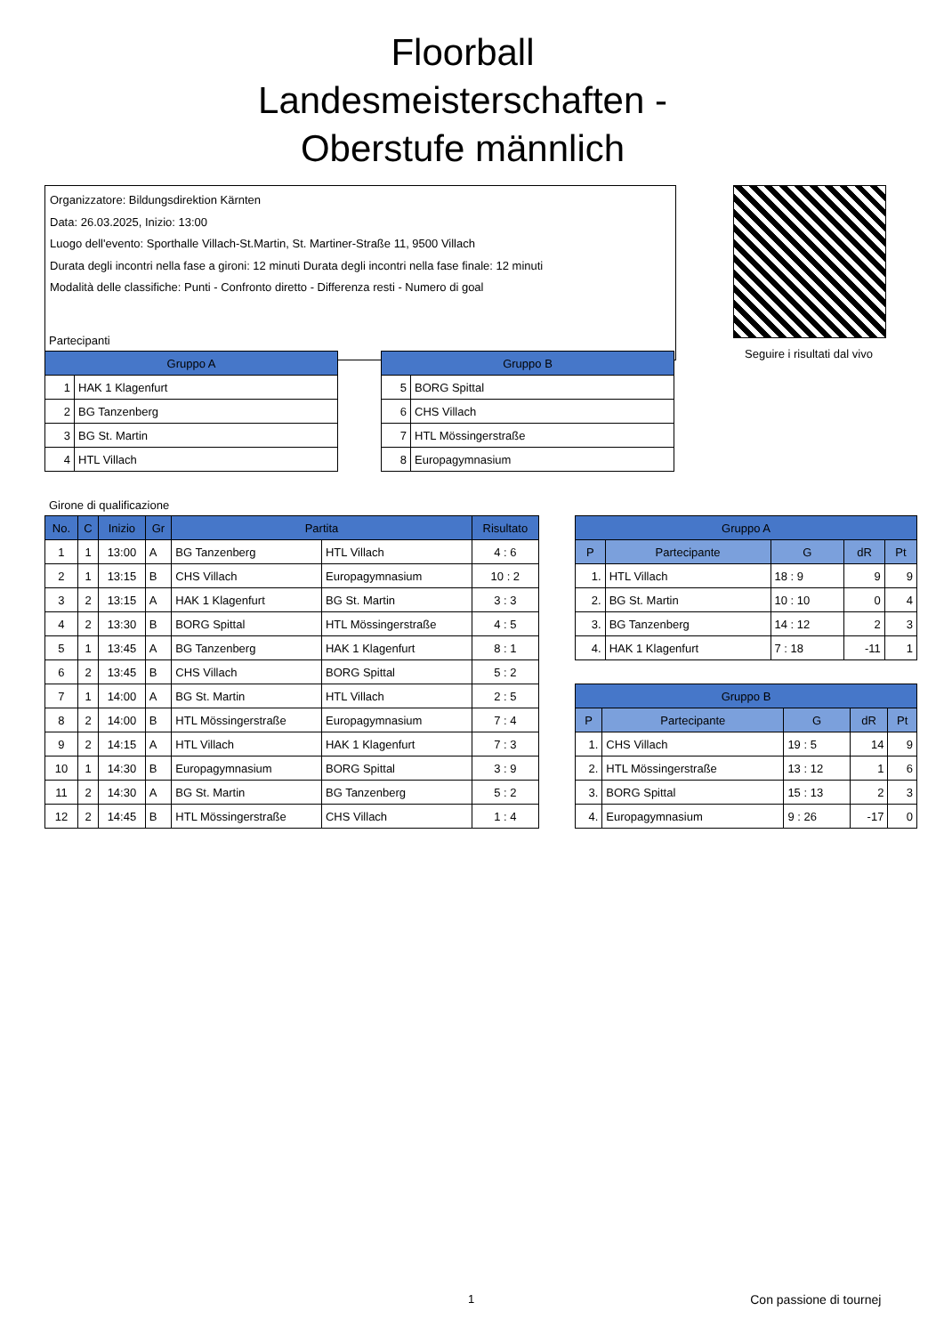Floorball
Landesmeisterschaften -
Oberstufe männlich
Organizzatore: Bildungsdirektion Kärnten
Data: 26.03.2025, Inizio: 13:00
Luogo dell'evento: Sporthalle Villach-St.Martin, St. Martiner-Straße 11, 9500 Villach
Durata degli incontri nella fase a gironi: 12 minuti Durata degli incontri nella fase finale: 12 minuti
Modalità delle classifiche: Punti - Confronto diretto - Differenza resti - Numero di goal
Seguire i risultati dal vivo
Partecipanti
| Gruppo A | |
| --- | --- |
| 1 | HAK 1 Klagenfurt |
| 2 | BG Tanzenberg |
| 3 | BG St. Martin |
| 4 | HTL Villach |
| Gruppo B | |
| --- | --- |
| 5 | BORG Spittal |
| 6 | CHS Villach |
| 7 | HTL Mössingerstraße |
| 8 | Europagymnasium |
Girone di qualificazione
| No. | C | Inizio | Gr | Partita | | Risultato |
| --- | --- | --- | --- | --- | --- | --- |
| 1 | 1 | 13:00 | A | BG Tanzenberg | HTL Villach | 4 : 6 |
| 2 | 1 | 13:15 | B | CHS Villach | Europagymnasium | 10 : 2 |
| 3 | 2 | 13:15 | A | HAK 1 Klagenfurt | BG St. Martin | 3 : 3 |
| 4 | 2 | 13:30 | B | BORG Spittal | HTL Mössingerstraße | 4 : 5 |
| 5 | 1 | 13:45 | A | BG Tanzenberg | HAK 1 Klagenfurt | 8 : 1 |
| 6 | 2 | 13:45 | B | CHS Villach | BORG Spittal | 5 : 2 |
| 7 | 1 | 14:00 | A | BG St. Martin | HTL Villach | 2 : 5 |
| 8 | 2 | 14:00 | B | HTL Mössingerstraße | Europagymnasium | 7 : 4 |
| 9 | 2 | 14:15 | A | HTL Villach | HAK 1 Klagenfurt | 7 : 3 |
| 10 | 1 | 14:30 | B | Europagymnasium | BORG Spittal | 3 : 9 |
| 11 | 2 | 14:30 | A | BG St. Martin | BG Tanzenberg | 5 : 2 |
| 12 | 2 | 14:45 | B | HTL Mössingerstraße | CHS Villach | 1 : 4 |
| Gruppo A | | | | |
| --- | --- | --- | --- | --- |
| P | Partecipante | G | dR | Pt |
| 1. | HTL Villach | 18 : 9 | 9 | 9 |
| 2. | BG St. Martin | 10 : 10 | 0 | 4 |
| 3. | BG Tanzenberg | 14 : 12 | 2 | 3 |
| 4. | HAK 1 Klagenfurt | 7 : 18 | -11 | 1 |
| Gruppo B | | | | |
| --- | --- | --- | --- | --- |
| P | Partecipante | G | dR | Pt |
| 1. | CHS Villach | 19 : 5 | 14 | 9 |
| 2. | HTL Mössingerstraße | 13 : 12 | 1 | 6 |
| 3. | BORG Spittal | 15 : 13 | 2 | 3 |
| 4. | Europagymnasium | 9 : 26 | -17 | 0 |
1 Con passione di tournej